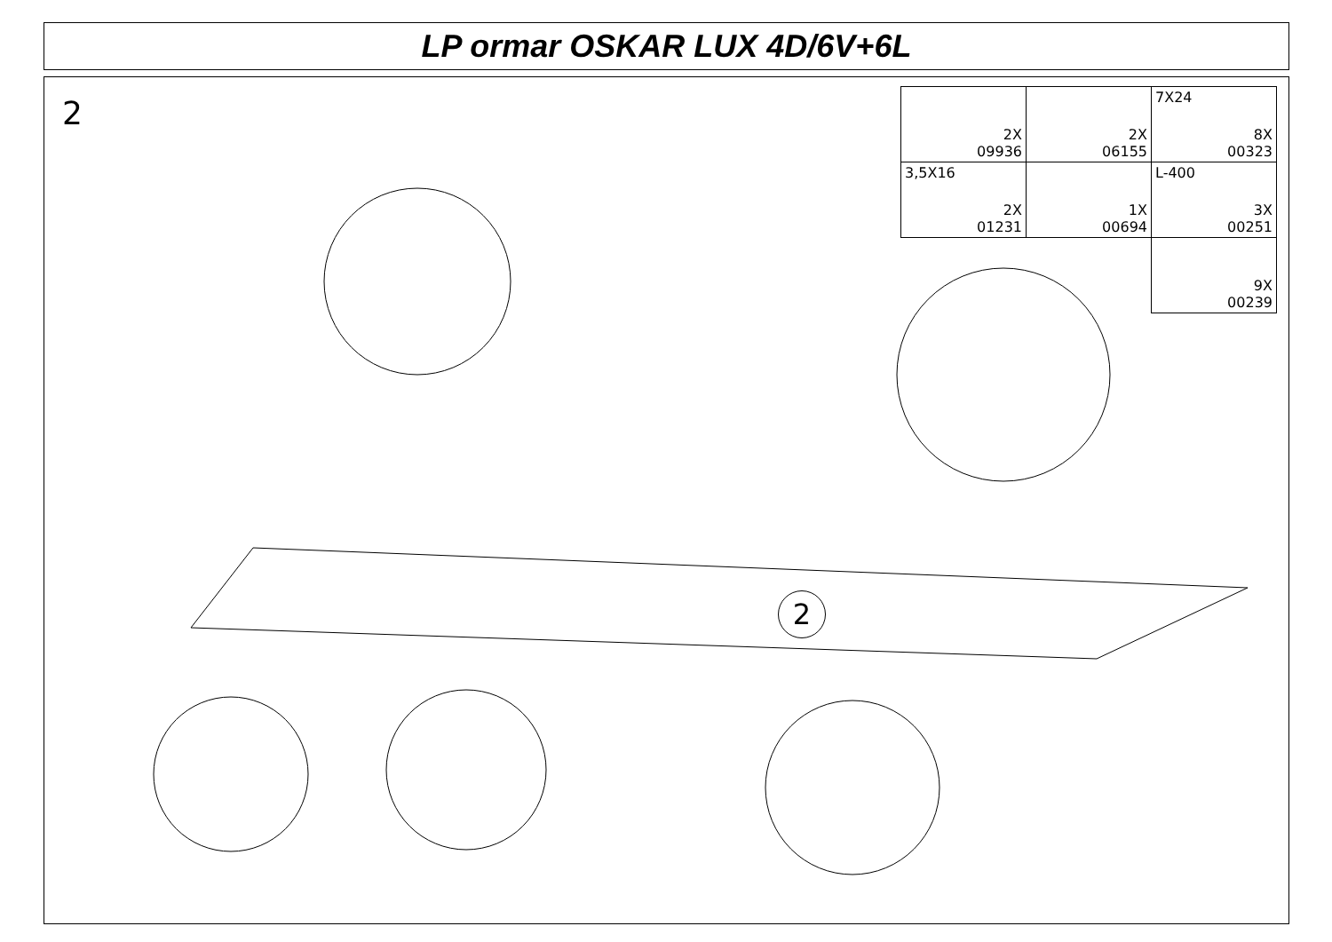LP ormar OSKAR LUX 4D/6V+6L
2
| 2X 09936 | 2X 06155 | 7X24 8X 00323 |
| 3,5X16 2X 01231 | 1X 00694 | L-400 3X 00251 |
| | | 9X 00239 |
2